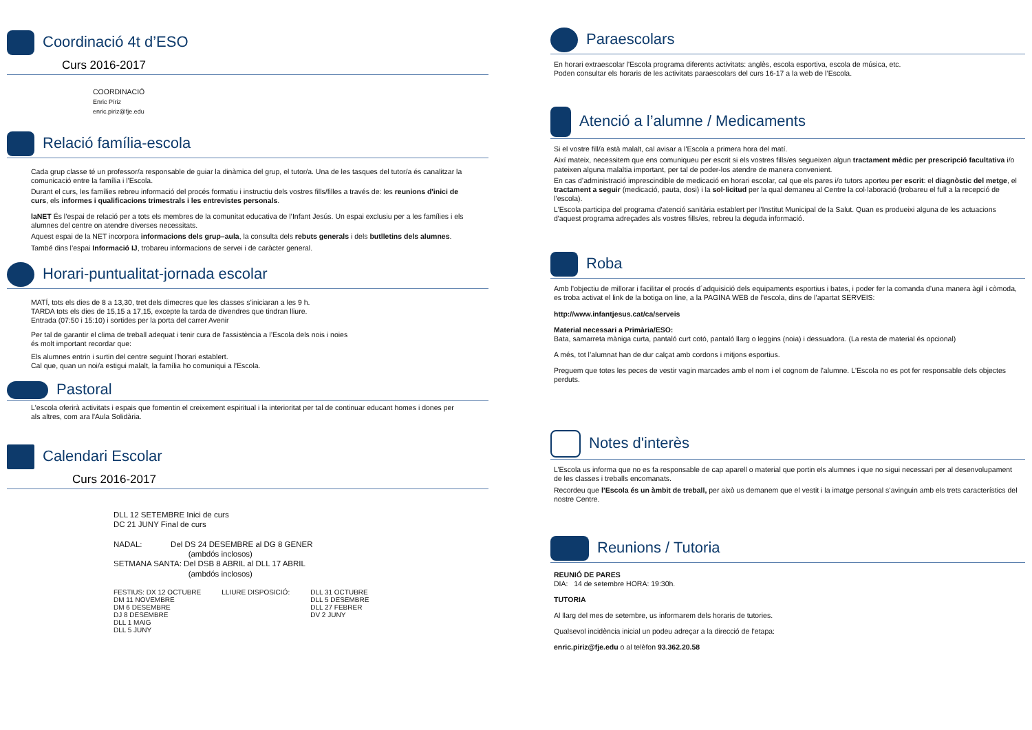Coordinació 4t d’ESO
Curs 2016-2017
COORDINACIÓ
Enric Píriz
enric.piriz@fje.edu
Relació família-escola
Cada grup classe té un professor/a responsable de guiar la dinàmica del grup, el tutor/a. Una de les tasques del tutor/a és canalitzar la comunicació entre la família i l'Escola.
Durant el curs, les famílies rebreu informació del procés formatiu i instructiu dels vostres fills/filles a través de: les reunions d'inici de curs, els informes i qualificacions trimestrals i les entrevistes personals.
laNET És l’espai de relació per a tots els membres de la comunitat educativa de l’Infant Jesús. Un espai exclusiu per a les famílies i els alumnes del centre on atendre diverses necessitats.
Aquest espai de la NET incorpora informacions dels grup–aula, la consulta dels rebuts generals i dels butlletins dels alumnes.
També dins l’espai Informació IJ, trobareu informacions de servei i de caràcter general.
Horari-puntualitat-jornada escolar
MATÍ, tots els dies de 8 a 13,30, tret dels dimecres que les classes s’iniciaran a les 9 h.
TARDA tots els dies de 15,15 a 17,15, excepte la tarda de divendres que tindran lliure.
Entrada (07:50 i 15:10) i sortides per la porta del carrer Avenir
Per tal de garantir el clima de treball adequat i tenir cura de l'assistència a l’Escola dels nois i noies
és molt important recordar que:
Els alumnes entrin i surtin del centre seguint l’horari establert.
Cal que, quan un noi/a estigui malalt, la família ho comuniqui a l'Escola.
Pastoral
L'escola oferirà activitats i espais que fomentin el creixement espiritual i la interioritat per tal de continuar educant homes i dones per als altres, com ara l'Aula Solidària.
Calendari Escolar
Curs 2016-2017
DLL 12 SETEMBRE Inici de curs
DC 21 JUNY Final de curs
NADAL: Del DS 24 DESEMBRE al DG 8 GENER
(ambdós inclosos)
SETMANA SANTA: Del DSB 8 ABRIL al DLL 17 ABRIL
(ambdós inclosos)
FESTIUS: DX 12 OCTUBRE
DM 11 NOVEMBRE
DM 6 DESEMBRE
DJ 8 DESEMBRE
DLL 1 MAIG
DLL 5 JUNY
LLIURE DISPOSICIÓ: DLL 31 OCTUBRE
DLL 5 DESEMBRE
DLL 27 FEBRER
DV 2 JUNY
Paraescolars
En horari extraescolar l'Escola programa diferents activitats: anglès, escola esportiva, escola de música, etc.
Poden consultar els horaris de les activitats paraescolars del curs 16-17 a la web de l’Escola.
Atenció a l’alumne / Medicaments
Si el vostre fill/a està malalt, cal avisar a l'Escola a primera hora del matí.
Així mateix, necessitem que ens comuniqueu per escrit si els vostres fills/es segueixen algun tractament mèdic per prescripció facultativa i/o pateixen alguna malaltia important, per tal de poder-los atendre de manera convenient.
En cas d’administració imprescindible de medicació en horari escolar, cal que els pares i/o tutors aporteu per escrit: el diagnòstic del metge, el tractament a seguir (medicació, pauta, dosi) i la sol·licitud per la qual demaneu al Centre la col·laboració (trobareu el full a la recepció de l’escola).
L'Escola participa del programa d'atenció sanitària establert per l'Institut Municipal de la Salut. Quan es produeixi alguna de les actuacions d'aquest programa adreçades als vostres fills/es, rebreu la deguda informació.
Roba
Amb l’objectiu de millorar i facilitar el procés d´adquisició dels equipaments esportius i bates, i poder fer la comanda d’una manera àgil i còmoda, es troba activat el link de la botiga on line, a la PAGINA WEB de l’escola, dins de l’apartat SERVEIS:
http://www.infantjesus.cat/ca/serveis
Material necessari a Primària/ESO:
Bata, samarreta màniga curta, pantaló curt cotó, pantaló llarg o leggins (noia) i dessuadora. (La resta de material és opcional)
A més, tot l’alumnat han de dur calçat amb cordons i mitjons esportius.
Preguem que totes les peces de vestir vagin marcades amb el nom i el cognom de l'alumne. L'Escola no es pot fer responsable dels objectes perduts.
Notes d'interès
L’Escola us informa que no es fa responsable de cap aparell o material que portin els alumnes i que no sigui necessari per al desenvolupament de les classes i treballs encomanats.
Recordeu que l’Escola és un àmbit de treball, per això us demanem que el vestit i la imatge personal s’avinguin amb els trets característics del nostre Centre.
Reunions / Tutoria
REUNIÓ DE PARES
DIA: 14 de setembre HORA: 19:30h.
TUTORIA
Al llarg del mes de setembre, us informarem dels horaris de tutories.
Qualsevol incidència inicial un podeu adreçar a la direcció de l’etapa:
enric.piriz@fje.edu o al telèfon 93.362.20.58